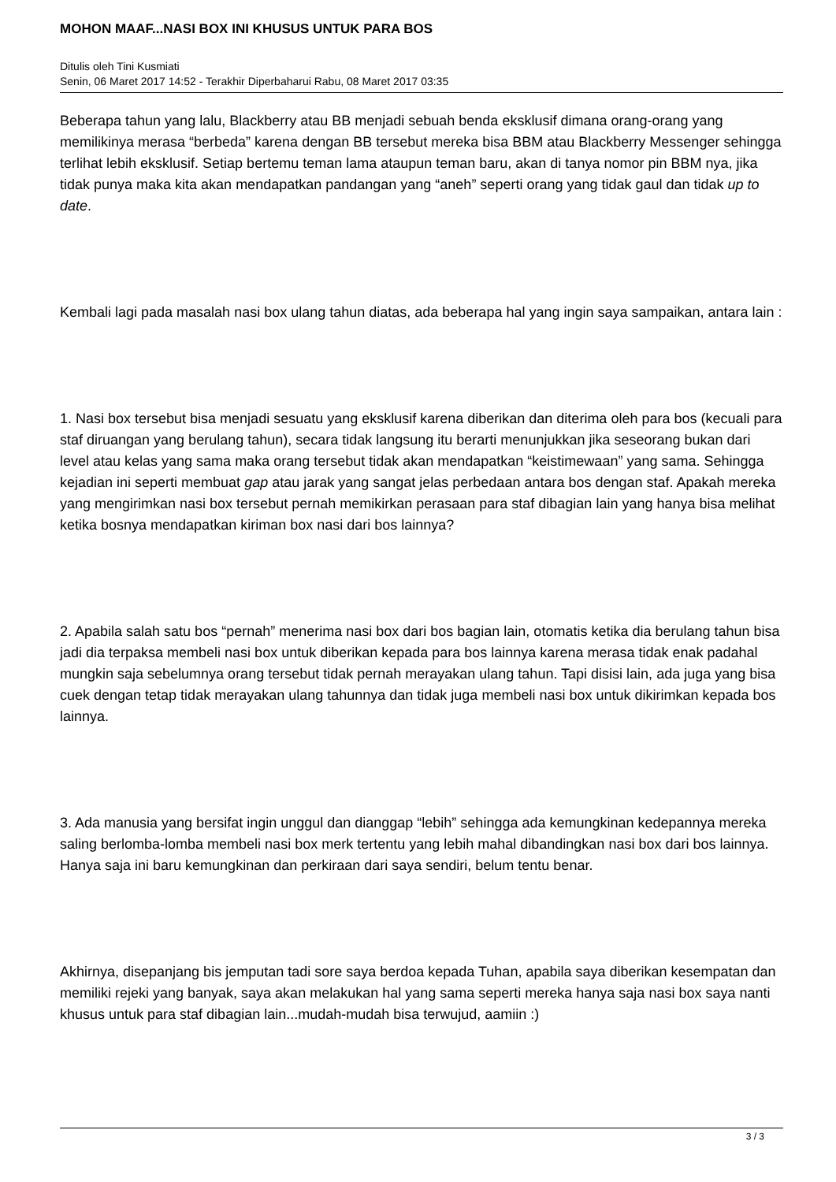MOHON MAAF...NASI BOX INI KHUSUS UNTUK PARA BOS
Ditulis oleh Tini Kusmiati
Senin, 06 Maret 2017 14:52 - Terakhir Diperbaharui Rabu, 08 Maret 2017 03:35
Beberapa tahun yang lalu, Blackberry atau BB menjadi sebuah benda eksklusif dimana orang-orang yang memilikinya merasa “berbeda” karena dengan BB tersebut mereka bisa BBM atau Blackberry Messenger sehingga terlihat lebih eksklusif. Setiap bertemu teman lama ataupun teman baru, akan di tanya nomor pin BBM nya, jika tidak punya maka kita akan mendapatkan pandangan yang “aneh” seperti orang yang tidak gaul dan tidak up to date.
Kembali lagi pada masalah nasi box ulang tahun diatas, ada beberapa hal yang ingin saya sampaikan, antara lain :
1. Nasi box tersebut bisa menjadi sesuatu yang eksklusif karena diberikan dan diterima oleh para bos (kecuali para staf diruangan yang berulang tahun), secara tidak langsung itu berarti menunjukkan jika seseorang bukan dari level atau kelas yang sama maka orang tersebut tidak akan mendapatkan “keistimewaan” yang sama. Sehingga kejadian ini seperti membuat gap atau jarak yang sangat jelas perbedaan antara bos dengan staf. Apakah mereka yang mengirimkan nasi box tersebut pernah memikirkan perasaan para staf dibagian lain yang hanya bisa melihat ketika bosnya mendapatkan kiriman box nasi dari bos lainnya?
2. Apabila salah satu bos “pernah” menerima nasi box dari bos bagian lain, otomatis ketika dia berulang tahun bisa jadi dia terpaksa membeli nasi box untuk diberikan kepada para bos lainnya karena merasa tidak enak padahal mungkin saja sebelumnya orang tersebut tidak pernah merayakan ulang tahun. Tapi disisi lain, ada juga yang bisa cuek dengan tetap tidak merayakan ulang tahunnya dan tidak juga membeli nasi box untuk dikirimkan kepada bos lainnya.
3. Ada manusia yang bersifat ingin unggul dan dianggap “lebih” sehingga ada kemungkinan kedepannya mereka saling berlomba-lomba membeli nasi box merk tertentu yang lebih mahal dibandingkan nasi box dari bos lainnya. Hanya saja ini baru kemungkinan dan perkiraan dari saya sendiri, belum tentu benar.
Akhirnya, disepanjang bis jemputan tadi sore saya berdoa kepada Tuhan, apabila saya diberikan kesempatan dan memiliki rejeki yang banyak, saya akan melakukan hal yang sama seperti mereka hanya saja nasi box saya nanti khusus untuk para staf dibagian lain...mudah-mudah bisa terwujud, aamiin :)
3 / 3